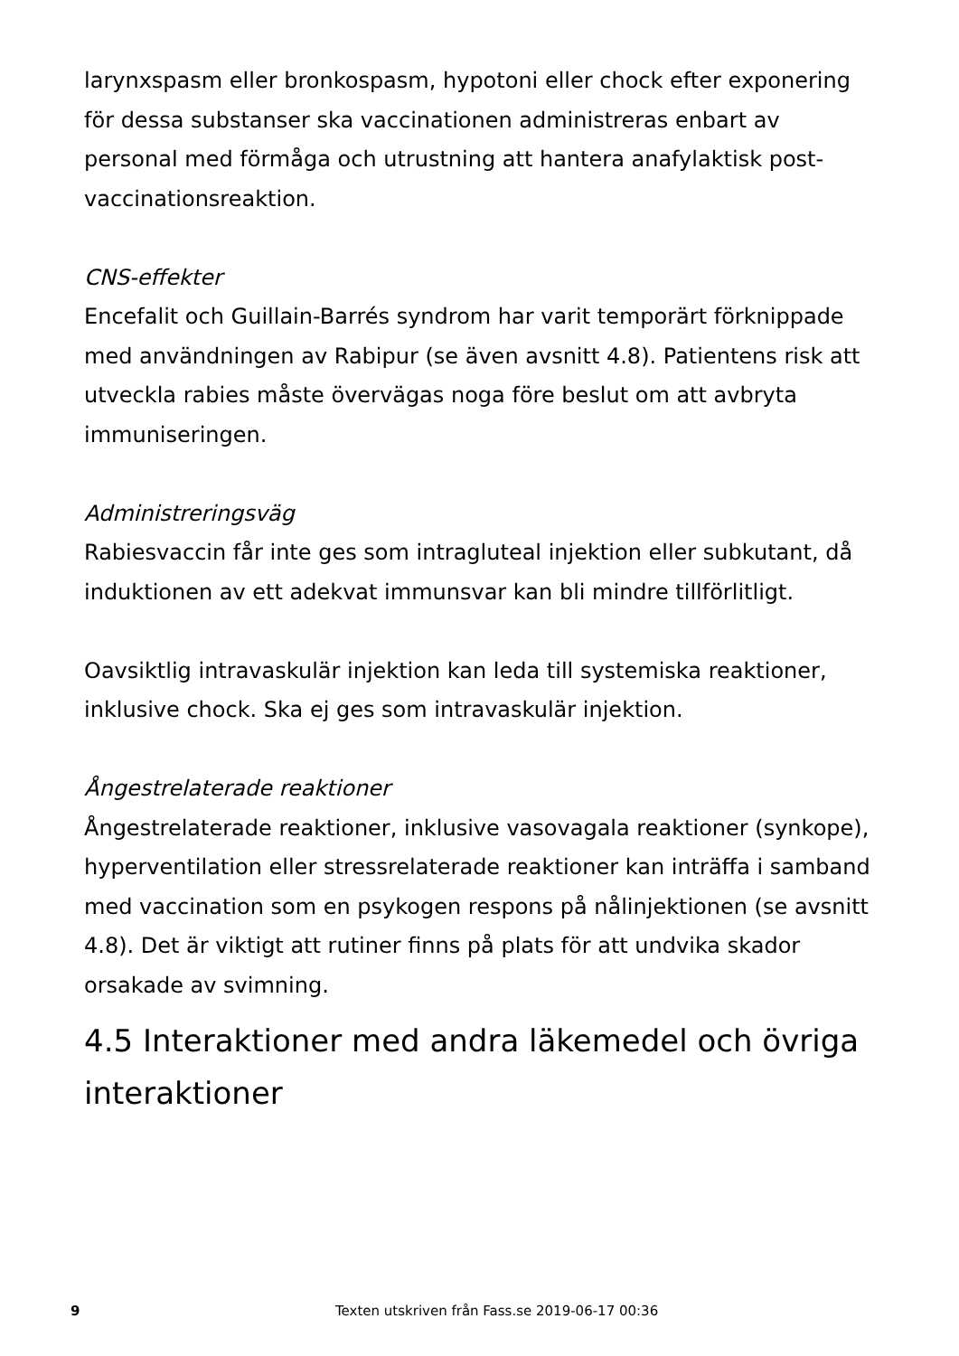larynxspasm eller bronkospasm, hypotoni eller chock efter exponering för dessa substanser ska vaccinationen administreras enbart av personal med förmåga och utrustning att hantera anafylaktisk post-vaccinationsreaktion.
CNS-effekter
Encefalit och Guillain-Barrés syndrom har varit temporärt förknippade med användningen av Rabipur (se även avsnitt 4.8). Patientens risk att utveckla rabies måste övervägas noga före beslut om att avbryta immuniseringen.
Administreringsväg
Rabiesvaccin får inte ges som intragluteal injektion eller subkutant, då induktionen av ett adekvat immunsvar kan bli mindre tillförlitligt.
Oavsiktlig intravaskulär injektion kan leda till systemiska reaktioner, inklusive chock. Ska ej ges som intravaskulär injektion.
Ångestrelaterade reaktioner
Ångestrelaterade reaktioner, inklusive vasovagala reaktioner (synkope), hyperventilation eller stressrelaterade reaktioner kan inträffa i samband med vaccination som en psykogen respons på nålinjektionen (se avsnitt 4.8). Det är viktigt att rutiner finns på plats för att undvika skador orsakade av svimning.
4.5 Interaktioner med andra läkemedel och övriga interaktioner
9 Texten utskriven från Fass.se 2019-06-17 00:36